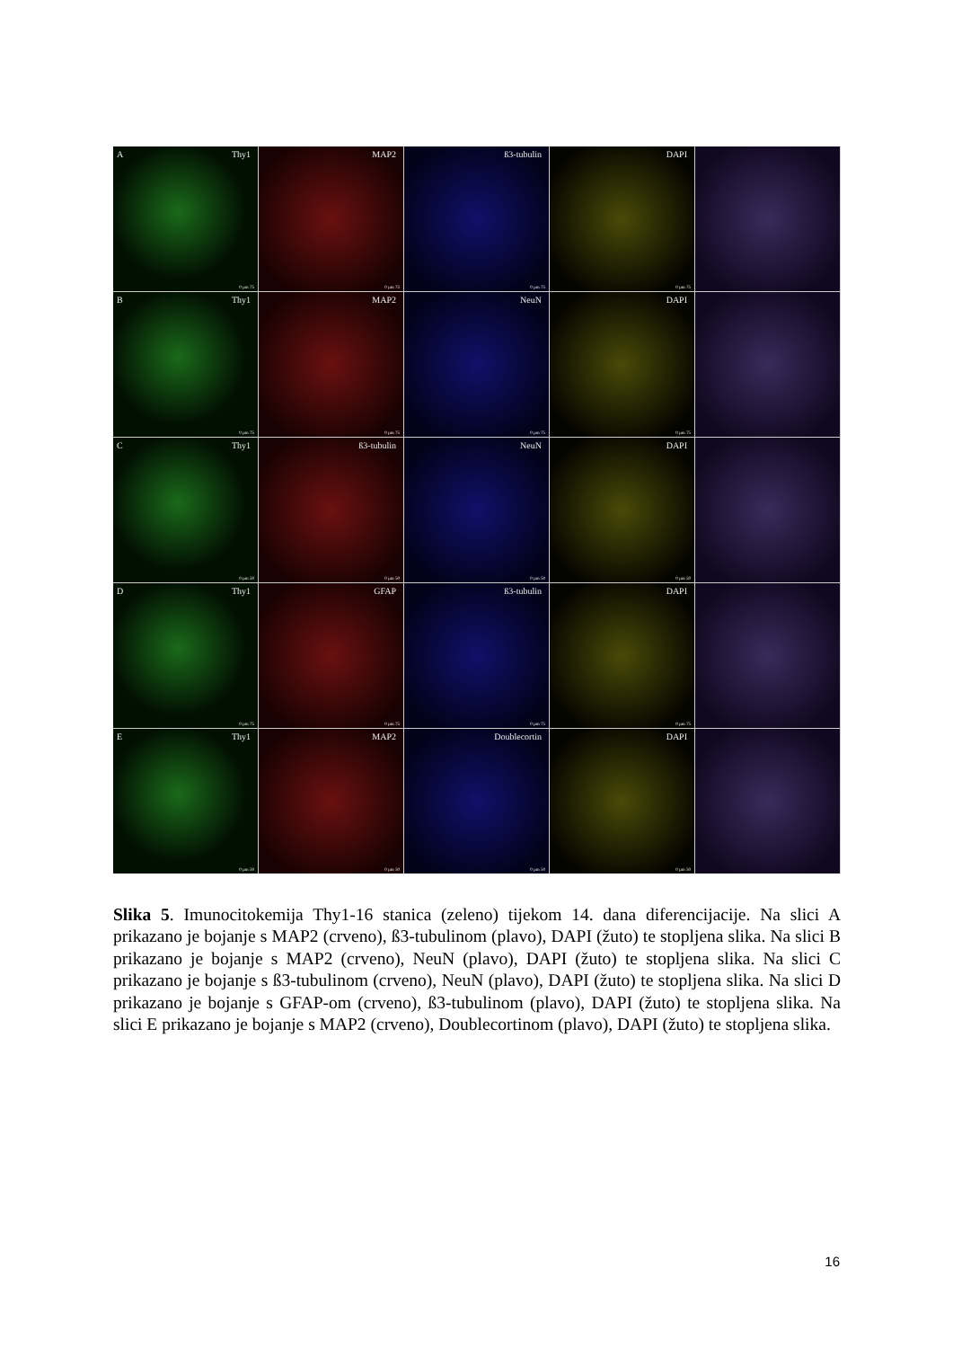A Thy1
0 µm 75
MAP2
0 µm 75
ß3-tubulin
0 µm 75
DAPI
0 µm 75
B Thy1
0 µm 75
MAP2
0 µm 75
NeuN
0 µm 75
DAPI
0 µm 75
C Thy1
0 µm 50
ß3-tubulin
0 µm 50
NeuN
0 µm 50
DAPI
0 µm 50
D Thy1
0 µm 75
GFAP
0 µm 75
ß3-tubulin
0 µm 75
DAPI
0 µm 75
E Thy1
0 µm 50
MAP2
0 µm 50
Doublecortin
0 µm 50
DAPI
0 µm 50
Slika 5. Imunocitokemija Thy1-16 stanica (zeleno) tijekom 14. dana diferencijacije. Na slici A prikazano je bojanje s MAP2 (crveno), ß3-tubulinom (plavo), DAPI (žuto) te stopljena slika. Na slici B prikazano je bojanje s MAP2 (crveno), NeuN (plavo), DAPI (žuto) te stopljena slika. Na slici C prikazano je bojanje s ß3-tubulinom (crveno), NeuN (plavo), DAPI (žuto) te stopljena slika. Na slici D prikazano je bojanje s GFAP-om (crveno), ß3-tubulinom (plavo), DAPI (žuto) te stopljena slika. Na slici E prikazano je bojanje s MAP2 (crveno), Doublecortinom (plavo), DAPI (žuto) te stopljena slika.
16